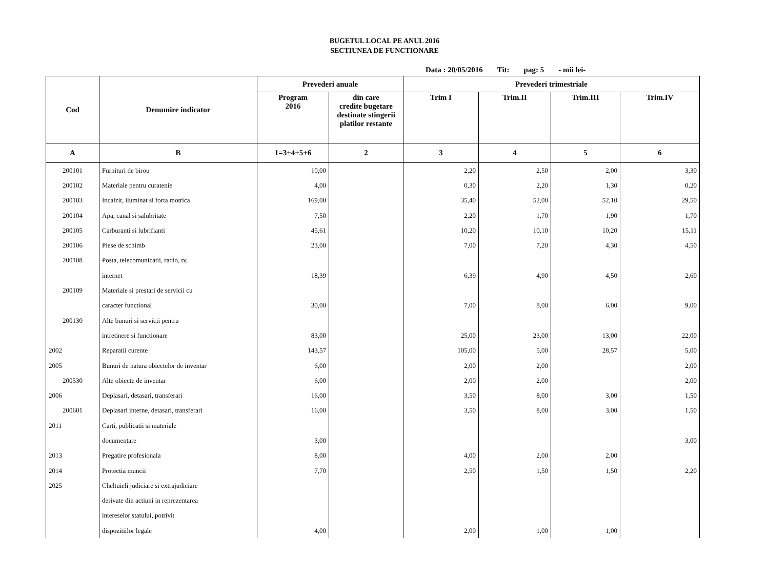BUGETUL LOCAL PE ANUL 2016
SECTIUNEA DE FUNCTIONARE
Data : 20/05/2016 Tit: pag: 5 - mii lei-
| Cod | Denumire indicator | Prevederi anuale | | Prevederi trimestriale | | | |
| --- | --- | --- | --- | --- | --- | --- | --- |
| | | Program 2016 | din care credite bugetare destinate stingerii platilor restante | Trim I | Trim.II | Trim.III | Trim.IV |
| A | B | 1=3+4+5+6 | 2 | 3 | 4 | 5 | 6 |
| 200101 | Furnituri de birou | 10,00 | | 2,20 | 2,50 | 2,00 | 3,30 |
| 200102 | Materiale pentru curatenie | 4,00 | | 0,30 | 2,20 | 1,30 | 0,20 |
| 200103 | Incalzit, iluminat si forta motrica | 169,00 | | 35,40 | 52,00 | 52,10 | 29,50 |
| 200104 | Apa, canal si salubritate | 7,50 | | 2,20 | 1,70 | 1,90 | 1,70 |
| 200105 | Carburanti si lubrifianti | 45,61 | | 10,20 | 10,10 | 10,20 | 15,11 |
| 200106 | Piese de schimb | 23,00 | | 7,00 | 7,20 | 4,30 | 4,50 |
| 200108 | Posta, telecomunicatii, radio, tv, | | | | | | |
| | internet | 18,39 | | 6,39 | 4,90 | 4,50 | 2,60 |
| 200109 | Materiale si prestari de servicii cu | | | | | | |
| | caracter functional | 30,00 | | 7,00 | 8,00 | 6,00 | 9,00 |
| 200130 | Alte bunuri si servicii pentru | | | | | | |
| | intretinere si functionare | 83,00 | | 25,00 | 23,00 | 13,00 | 22,00 |
| 2002 | Reparatii curente | 143,57 | | 105,00 | 5,00 | 28,57 | 5,00 |
| 2005 | Bunuri de natura obiectelor de inventar | 6,00 | | 2,00 | 2,00 | | 2,00 |
| 200530 | Alte obiecte de inventar | 6,00 | | 2,00 | 2,00 | | 2,00 |
| 2006 | Deplasari, detasari, transferari | 16,00 | | 3,50 | 8,00 | 3,00 | 1,50 |
| 200601 | Deplasari interne, detasari, transferari | 16,00 | | 3,50 | 8,00 | 3,00 | 1,50 |
| 2011 | Carti, publicatii si materiale | | | | | | |
| | documentare | 3,00 | | | | | 3,00 |
| 2013 | Pregatire profesionala | 8,00 | | 4,00 | 2,00 | 2,00 | |
| 2014 | Protectia muncii | 7,70 | | 2,50 | 1,50 | 1,50 | 2,20 |
| 2025 | Cheltuieli judiciare si extrajudiciare | | | | | | |
| | derivate din actiuni in reprezentarea | | | | | | |
| | intereselor statului, potrivit | | | | | | |
| | dispozitiilor legale | 4,00 | | 2,00 | 1,00 | 1,00 | |